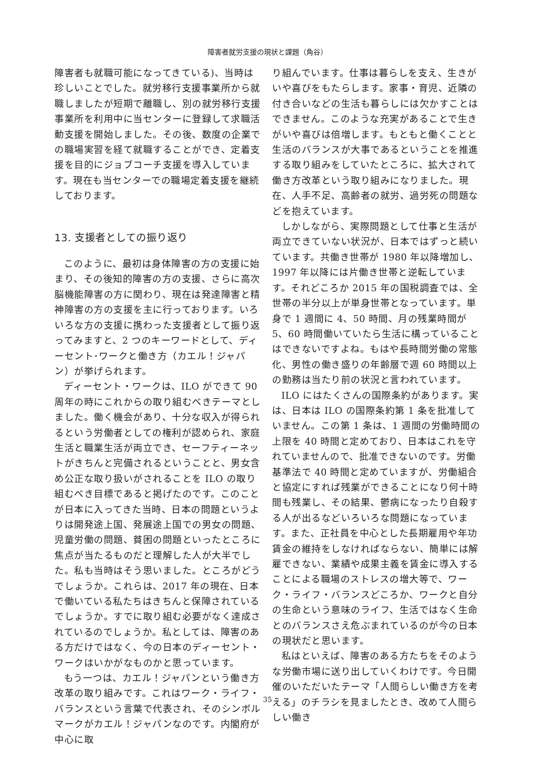障害者就労支援の現状と課題（角谷）
障害者も就職可能になってきている)、当時は珍しいことでした。就労移行支援事業所から就職しましたが短期で離職し、別の就労移行支援事業所を利用中に当センターに登録して求職活動支援を開始しました。その後、数度の企業での職場実習を経て就職することができ、定着支援を目的にジョブコーチ支援を導入しています。現在も当センターでの職場定着支援を継続しております。
13. 支援者としての振り返り
このように、最初は身体障害の方の支援に始まり、その後知的障害の方の支援、さらに高次脳機能障害の方に関わり、現在は発達障害と精神障害の方の支援を主に行っております。いろいろな方の支援に携わった支援者として振り返ってみますと、2 つのキーワードとして、ディーセント･ワークと働き方（カエル！ジャパン）が挙げられます。
ディーセント・ワークは、ILO ができて 90 周年の時にこれからの取り組むべきテーマとしました。働く機会があり、十分な収入が得られるという労働者としての権利が認められ、家庭生活と職業生活が両立でき、セーフティーネットがきちんと完備されるということと、男女含め公正な取り扱いがされることを ILO の取り組むべき目標であると掲げたのです。このことが日本に入ってきた当時、日本の問題というよりは開発途上国、発展途上国での男女の問題、児童労働の問題、貧困の問題といったところに焦点が当たるものだと理解した人が大半でした。私も当時はそう思いました。ところがどうでしょうか。これらは、2017 年の現在、日本で働いている私たちはきちんと保障されているでしょうか。すでに取り組む必要がなく達成されているのでしょうか。私としては、障害のある方だけではなく、今の日本のディーセント・ワークはいかがなものかと思っています。
もう一つは、カエル！ジャパンという働き方改革の取り組みです。これはワーク・ライフ・バランスという言葉で代表され、そのシンボルマークがカエル！ジャパンなのです。内閣府が中心に取
り組んでいます。仕事は暮らしを支え、生きがいや喜びをもたらします。家事・育児、近隣の付き合いなどの生活も暮らしには欠かすことはできません。このような充実があることで生きがいや喜びは倍増します。もともと働くことと生活のバランスが大事であるということを推進する取り組みをしていたところに、拡大されて働き方改革という取り組みになりました。現在、人手不足、高齢者の就労、過労死の問題などを抱えています。
しかしながら、実際問題として仕事と生活が両立できていない状況が、日本ではずっと続いています。共働き世帯が 1980 年以降増加し、1997 年以降には片働き世帯と逆転しています。それどころか 2015 年の国税調査では、全世帯の半分以上が単身世帯となっています。単身で 1 週間に 4、50 時間、月の残業時間が 5、60 時間働いていたら生活に構っていることはできないですよね。もはや長時間労働の常態化、男性の働き盛りの年齢層で週 60 時間以上の勤務は当たり前の状況と言われています。
ILO にはたくさんの国際条約があります。実は、日本は ILO の国際条約第 1 条を批准していません。この第 1 条は、1 週間の労働時間の上限を 40 時間と定めており、日本はこれを守れていませんので、批准できないのです。労働基準法で 40 時間と定めていますが、労働組合と協定にすれば残業ができることになり何十時間も残業し、その結果、鬱病になったり自殺する人が出るなどいろいろな問題になっています。また、正社員を中心とした長期雇用や年功賃金の維持をしなければならない、簡単には解雇できない、業績や成果主義を賃金に導入することによる職場のストレスの増大等で、ワーク・ライフ・バランスどころか、ワークと自分の生命という意味のライフ、生活ではなく生命とのバランスさえ危ぶまれているのが今の日本の現状だと思います。
私はといえば、障害のある方たちをそのような労働市場に送り出していくわけです。今日開催のいただいたテーマ「人間らしい働き方を考える」のチラシを見ましたとき、改めて人間らしい働き
35